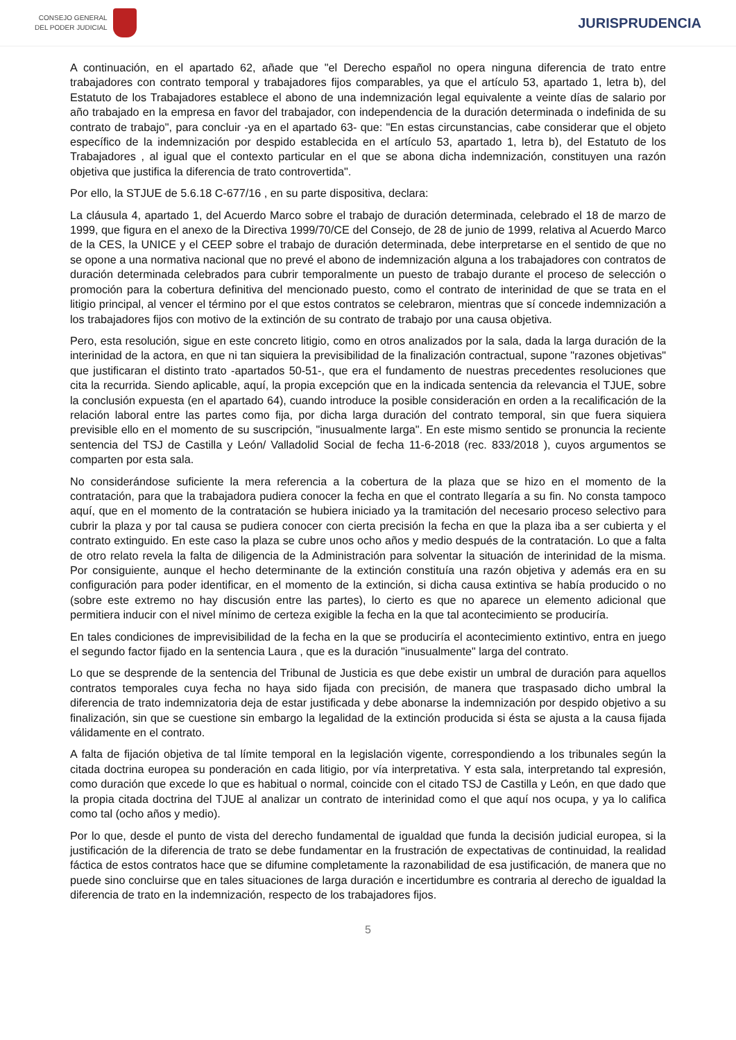CONSEJO GENERAL
DEL PODER JUDICIAL
JURISPRUDENCIA
A continuación, en el apartado 62, añade que "el Derecho español no opera ninguna diferencia de trato entre trabajadores con contrato temporal y trabajadores fijos comparables, ya que el artículo 53, apartado 1, letra b), del Estatuto de los Trabajadores establece el abono de una indemnización legal equivalente a veinte días de salario por año trabajado en la empresa en favor del trabajador, con independencia de la duración determinada o indefinida de su contrato de trabajo", para concluir -ya en el apartado 63- que: "En estas circunstancias, cabe considerar que el objeto específico de la indemnización por despido establecida en el artículo 53, apartado 1, letra b), del Estatuto de los Trabajadores , al igual que el contexto particular en el que se abona dicha indemnización, constituyen una razón objetiva que justifica la diferencia de trato controvertida".
Por ello, la STJUE de 5.6.18 C-677/16 , en su parte dispositiva, declara:
La cláusula 4, apartado 1, del Acuerdo Marco sobre el trabajo de duración determinada, celebrado el 18 de marzo de 1999, que figura en el anexo de la Directiva 1999/70/CE del Consejo, de 28 de junio de 1999, relativa al Acuerdo Marco de la CES, la UNICE y el CEEP sobre el trabajo de duración determinada, debe interpretarse en el sentido de que no se opone a una normativa nacional que no prevé el abono de indemnización alguna a los trabajadores con contratos de duración determinada celebrados para cubrir temporalmente un puesto de trabajo durante el proceso de selección o promoción para la cobertura definitiva del mencionado puesto, como el contrato de interinidad de que se trata en el litigio principal, al vencer el término por el que estos contratos se celebraron, mientras que sí concede indemnización a los trabajadores fijos con motivo de la extinción de su contrato de trabajo por una causa objetiva.
Pero, esta resolución, sigue en este concreto litigio, como en otros analizados por la sala, dada la larga duración de la interinidad de la actora, en que ni tan siquiera la previsibilidad de la finalización contractual, supone "razones objetivas" que justificaran el distinto trato -apartados 50-51-, que era el fundamento de nuestras precedentes resoluciones que cita la recurrida. Siendo aplicable, aquí, la propia excepción que en la indicada sentencia da relevancia el TJUE, sobre la conclusión expuesta (en el apartado 64), cuando introduce la posible consideración en orden a la recalificación de la relación laboral entre las partes como fija, por dicha larga duración del contrato temporal, sin que fuera siquiera previsible ello en el momento de su suscripción, "inusualmente larga". En este mismo sentido se pronuncia la reciente sentencia del TSJ de Castilla y León/ Valladolid Social de fecha 11-6-2018 (rec. 833/2018 ), cuyos argumentos se comparten por esta sala.
No considerándose suficiente la mera referencia a la cobertura de la plaza que se hizo en el momento de la contratación, para que la trabajadora pudiera conocer la fecha en que el contrato llegaría a su fin. No consta tampoco aquí, que en el momento de la contratación se hubiera iniciado ya la tramitación del necesario proceso selectivo para cubrir la plaza y por tal causa se pudiera conocer con cierta precisión la fecha en que la plaza iba a ser cubierta y el contrato extinguido. En este caso la plaza se cubre unos ocho años y medio después de la contratación. Lo que a falta de otro relato revela la falta de diligencia de la Administración para solventar la situación de interinidad de la misma. Por consiguiente, aunque el hecho determinante de la extinción constituía una razón objetiva y además era en su configuración para poder identificar, en el momento de la extinción, si dicha causa extintiva se había producido o no (sobre este extremo no hay discusión entre las partes), lo cierto es que no aparece un elemento adicional que permitiera inducir con el nivel mínimo de certeza exigible la fecha en la que tal acontecimiento se produciría.
En tales condiciones de imprevisibilidad de la fecha en la que se produciría el acontecimiento extintivo, entra en juego el segundo factor fijado en la sentencia Laura , que es la duración "inusualmente" larga del contrato.
Lo que se desprende de la sentencia del Tribunal de Justicia es que debe existir un umbral de duración para aquellos contratos temporales cuya fecha no haya sido fijada con precisión, de manera que traspasado dicho umbral la diferencia de trato indemnizatoria deja de estar justificada y debe abonarse la indemnización por despido objetivo a su finalización, sin que se cuestione sin embargo la legalidad de la extinción producida si ésta se ajusta a la causa fijada válidamente en el contrato.
A falta de fijación objetiva de tal límite temporal en la legislación vigente, correspondiendo a los tribunales según la citada doctrina europea su ponderación en cada litigio, por vía interpretativa. Y esta sala, interpretando tal expresión, como duración que excede lo que es habitual o normal, coincide con el citado TSJ de Castilla y León, en que dado que la propia citada doctrina del TJUE al analizar un contrato de interinidad como el que aquí nos ocupa, y ya lo califica como tal (ocho años y medio).
Por lo que, desde el punto de vista del derecho fundamental de igualdad que funda la decisión judicial europea, si la justificación de la diferencia de trato se debe fundamentar en la frustración de expectativas de continuidad, la realidad fáctica de estos contratos hace que se difumine completamente la razonabilidad de esa justificación, de manera que no puede sino concluirse que en tales situaciones de larga duración e incertidumbre es contraria al derecho de igualdad la diferencia de trato en la indemnización, respecto de los trabajadores fijos.
5